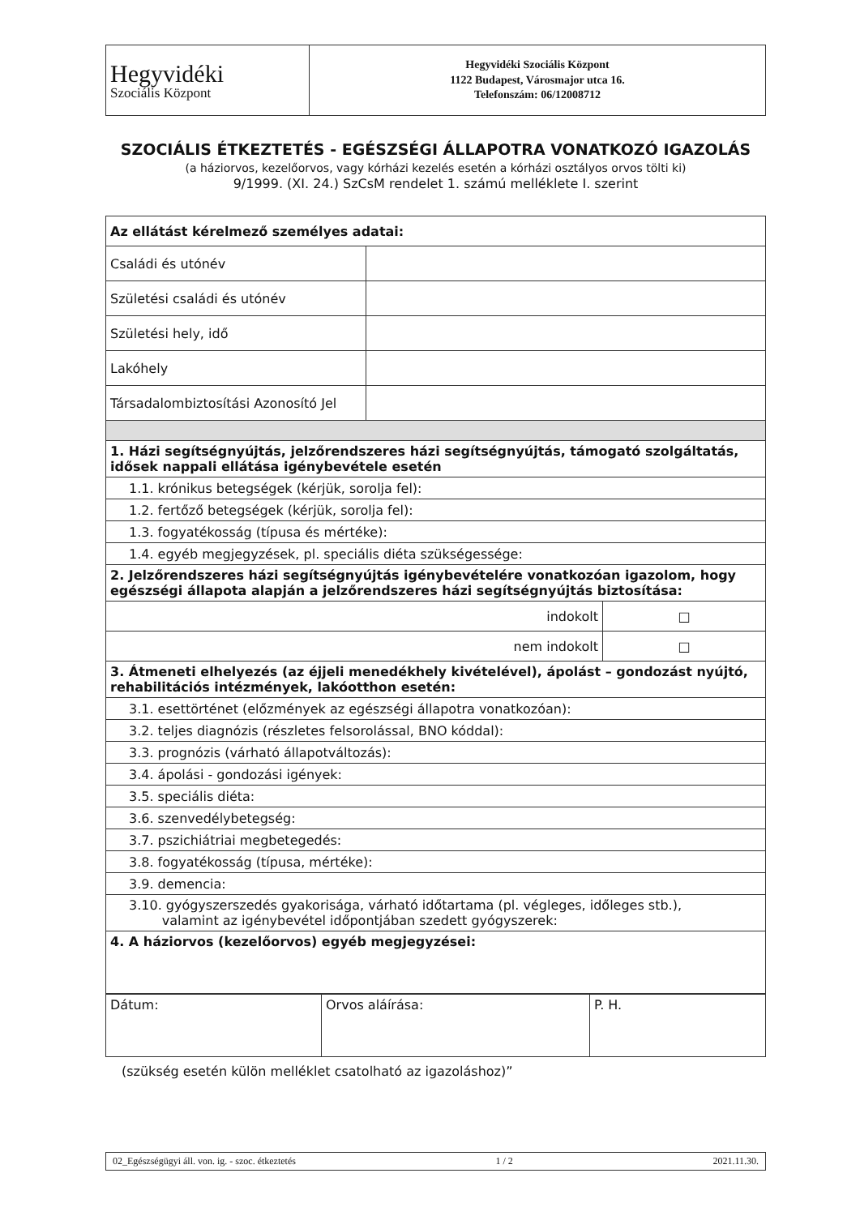| Hegyvidéki Szociális Központ | Hegyvidéki Szociális Központ 1122 Budapest, Városmajor utca 16. Telefonszám: 06/12008712 |
SZOCIÁLIS ÉTKEZTETÉS - EGÉSZSÉGI ÁLLAPOTRA VONATKOZÓ IGAZOLÁS
(a háziorvos, kezelőorvos, vagy kórházi kezelés esetén a kórházi osztályos orvos tölti ki)
9/1999. (XI. 24.) SzCsM rendelet 1. számú melléklete I. szerint
| Az ellátást kérelmező személyes adatai: | | |
| Családi és utónév | | |
| Születési családi és utónév | | |
| Születési hely, idő | | |
| Lakóhely | | |
| Társadalombiztosítási Azonosító Jel | | |
| 1. Házi segítségnyújtás, jelzőrendszeres házi segítségnyújtás, támogató szolgáltatás, idősek nappali ellátása igénybevétele esetén | | |
| 1.1. krónikus betegségek (kérjük, sorolja fel): | | |
| 1.2. fertőző betegségek (kérjük, sorolja fel): | | |
| 1.3. fogyatékosság (típusa és mértéke): | | |
| 1.4. egyéb megjegyzések, pl. speciális diéta szükségessége: | | |
| 2. Jelzőrendszeres házi segítségnyújtás igénybevételére vonatkozóan igazolom, hogy egészségi állapota alapján a jelzőrendszeres házi segítségnyújtás biztosítása: | | |
| indokolt | | □ |
| nem indokolt | | □ |
| 3. Átmeneti elhelyezés (az éjjeli menedékhely kivételével), ápolást – gondozást nyújtó, rehabilitációs intézmények, lakóotthon esetén: | | |
| 3.1. esettörténet (előzmények az egészségi állapotra vonatkozóan): | | |
| 3.2. teljes diagnózis (részletes felsorolással, BNO kóddal): | | |
| 3.3. prognózis (várható állapotváltozás): | | |
| 3.4. ápolási - gondozási igények: | | |
| 3.5. speciális diéta: | | |
| 3.6. szenvedélybetegség: | | |
| 3.7. pszichiátriai megbetegedés: | | |
| 3.8. fogyatékosság (típusa, mértéke): | | |
| 3.9. demencia: | | |
| 3.10. gyógyszerszedés gyakorisága, várható időtartama (pl. végleges, időleges stb.), valamint az igénybevétel időpontjában szedett gyógyszerek: | | |
| 4. A háziorvos (kezelőorvos) egyéb megjegyzései: | | |
| Dátum: | Orvos aláírása: | P. H. |
(szükség esetén külön melléklet csatolható az igazoláshoz)”
02_Egészségügyi áll. von. ig. - szoc. étkeztetés 1 / 2 2021.11.30.